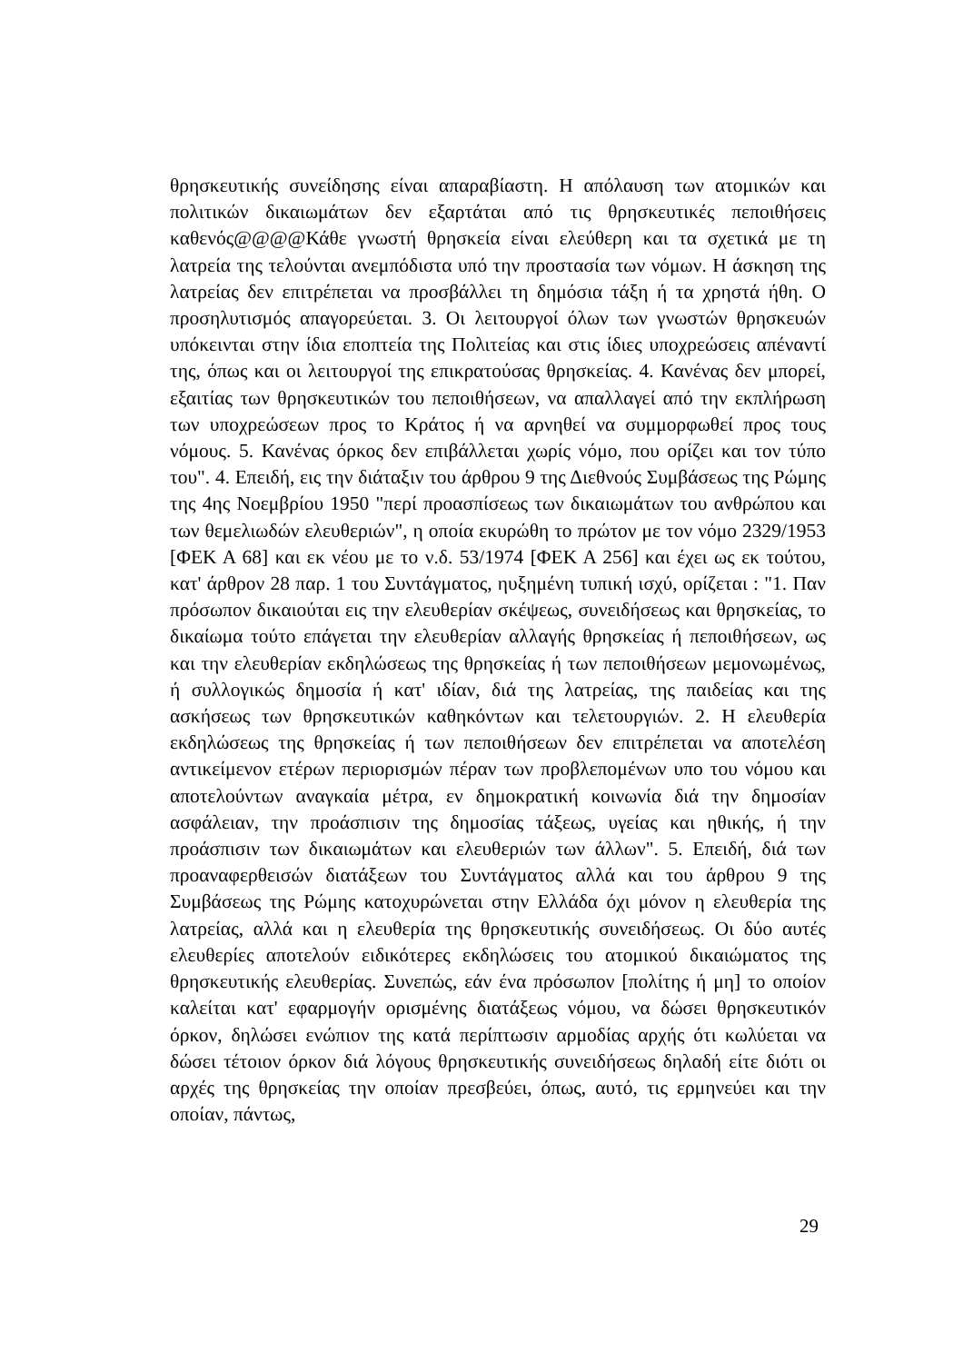θρησκευτικής συνείδησης είναι απαραβίαστη. Η απόλαυση των ατομικών και πολιτικών δικαιωμάτων δεν εξαρτάται από τις θρησκευτικές πεποιθήσεις καθενός@@@@Κάθε γνωστή θρησκεία είναι ελεύθερη και τα σχετικά με τη λατρεία της τελούνται ανεμπόδιστα υπό την προστασία των νόμων. Η άσκηση της λατρείας δεν επιτρέπεται να προσβάλλει τη δημόσια τάξη ή τα χρηστά ήθη. Ο προσηλυτισμός απαγορεύεται. 3. Οι λειτουργοί όλων των γνωστών θρησκευών υπόκεινται στην ίδια εποπτεία της Πολιτείας και στις ίδιες υποχρεώσεις απέναντί της, όπως και οι λειτουργοί της επικρατούσας θρησκείας. 4. Κανένας δεν μπορεί, εξαιτίας των θρησκευτικών του πεποιθήσεων, να απαλλαγεί από την εκπλήρωση των υποχρεώσεων προς το Κράτος ή να αρνηθεί να συμμορφωθεί προς τους νόμους. 5. Κανένας όρκος δεν επιβάλλεται χωρίς νόμο, που ορίζει και τον τύπο του". 4. Επειδή, εις την διάταξιν του άρθρου 9 της Διεθνούς Συμβάσεως της Ρώμης της 4ης Νοεμβρίου 1950 "περί προασπίσεως των δικαιωμάτων του ανθρώπου και των θεμελιωδών ελευθεριών", η οποία εκυρώθη το πρώτον με τον νόμο 2329/1953 [ΦΕΚ Α 68] και εκ νέου με το ν.δ. 53/1974 [ΦΕΚ Α 256] και έχει ως εκ τούτου, κατ' άρθρον 28 παρ. 1 του Συντάγματος, ηυξημένη τυπική ισχύ, ορίζεται : "1. Παν πρόσωπον δικαιούται εις την ελευθερίαν σκέψεως, συνειδήσεως και θρησκείας, το δικαίωμα τούτο επάγεται την ελευθερίαν αλλαγής θρησκείας ή πεποιθήσεων, ως και την ελευθερίαν εκδηλώσεως της θρησκείας ή των πεποιθήσεων μεμονωμένως, ή συλλογικώς δημοσία ή κατ' ιδίαν, διά της λατρείας, της παιδείας και της ασκήσεως των θρησκευτικών καθηκόντων και τελετουργιών. 2. Η ελευθερία εκδηλώσεως της θρησκείας ή των πεποιθήσεων δεν επιτρέπεται να αποτελέση αντικείμενον ετέρων περιορισμών πέραν των προβλεπομένων υπο του νόμου και αποτελούντων αναγκαία μέτρα, εν δημοκρατική κοινωνία διά την δημοσίαν ασφάλειαν, την προάσπισιν της δημοσίας τάξεως, υγείας και ηθικής, ή την προάσπισιν των δικαιωμάτων και ελευθεριών των άλλων". 5. Επειδή, διά των προαναφερθεισών διατάξεων του Συντάγματος αλλά και του άρθρου 9 της Συμβάσεως της Ρώμης κατοχυρώνεται στην Ελλάδα όχι μόνον η ελευθερία της λατρείας, αλλά και η ελευθερία της θρησκευτικής συνειδήσεως. Οι δύο αυτές ελευθερίες αποτελούν ειδικότερες εκδηλώσεις του ατομικού δικαιώματος της θρησκευτικής ελευθερίας. Συνεπώς, εάν ένα πρόσωπον [πολίτης ή μη] το οποίον καλείται κατ' εφαρμογήν ορισμένης διατάξεως νόμου, να δώσει θρησκευτικόν όρκον, δηλώσει ενώπιον της κατά περίπτωσιν αρμοδίας αρχής ότι κωλύεται να δώσει τέτοιον όρκον διά λόγους θρησκευτικής συνειδήσεως δηλαδή είτε διότι οι αρχές της θρησκείας την οποίαν πρεσβεύει, όπως, αυτό, τις ερμηνεύει και την οποίαν, πάντως,
29